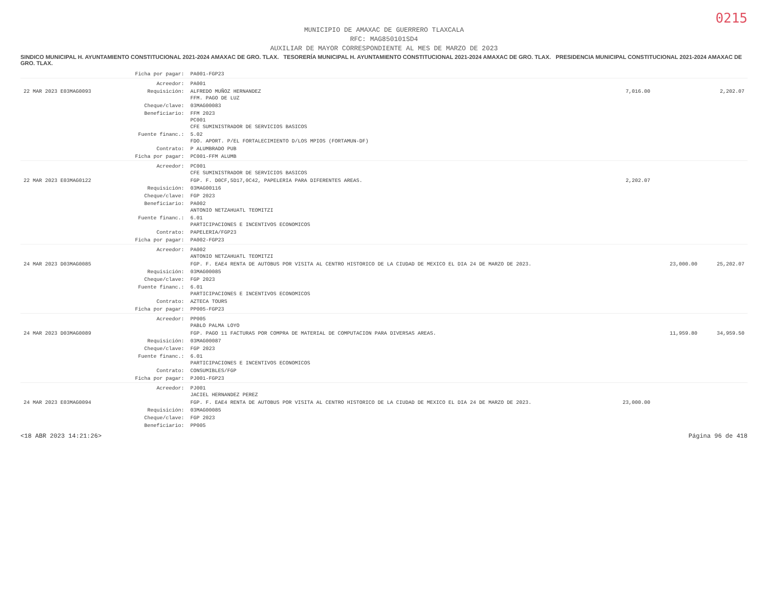0215
MUNICIPIO DE AMAXAC DE GUERRERO TLAXCALA
RFC: MAG850101SD4
AUXILIAR DE MAYOR CORRESPONDIENTE AL MES DE MARZO DE 2023
SINDICO MUNICIPAL H. AYUNTAMIENTO CONSTITUCIONAL 2021-2024 AMAXAC DE GRO. TLAX. TESORERÍA MUNICIPAL H. AYUNTAMIENTO CONSTITUCIONAL 2021-2024 AMAXAC DE GRO. TLAX. PRESIDENCIA MUNICIPAL CONSTITUCIONAL 2021-2024 AMAXAC DE GRO. TLAX.
| | Ficha por pagar: | PA001-FGP23 | | | |
| | Acreedor: | PA001 | | | |
| 22 MAR 2023 E03MAG0093 | Requisición: | ALFREDO MUÑOZ HERNANDEZ FFM. PAGO DE LUZ | 7,016.00 | | 2,202.07 |
| | Cheque/clave: | 03MAG00083 | | | |
| | Beneficiario: | FFM 2023 PC001 CFE SUMINISTRADOR DE SERVICIOS BASICOS | | | |
| | Fuente financ.: | 5.02 FDO. APORT. P/EL FORTALECIMIENTO D/LOS MPIOS (FORTAMUN-DF) | | | |
| | Contrato: | P ALUMBRADO PUB | | | |
| | Ficha por pagar: | PC001-FFM ALUMB | | | |
| | Acreedor: | PC001 CFE SUMINISTRADOR DE SERVICIOS BASICOS | | | |
| 22 MAR 2023 E03MAG0122 | | FGP. F. D0CF,5D17,0C42, PAPELERIA PARA DIFERENTES AREAS. | 2,202.07 | | |
| | Requisición: | 03MAG00116 | | | |
| | Cheque/clave: | FGP 2023 | | | |
| | Beneficiario: | PA002 ANTONIO NETZAHUATL TEOMITZI | | | |
| | Fuente financ.: | 6.01 PARTICIPACIONES E INCENTIVOS ECONOMICOS | | | |
| | Contrato: | PAPELERIA/FGP23 | | | |
| | Ficha por pagar: | PA002-FGP23 | | | |
| | Acreedor: | PA002 ANTONIO NETZAHUATL TEOMITZI | | | |
| 24 MAR 2023 D03MAG0085 | | FGP. F. EAE4 RENTA DE AUTOBUS POR VISITA AL CENTRO HISTORICO DE LA CIUDAD DE MEXICO EL DIA 24 DE MARZO DE 2023. | | 23,000.00 | 25,202.07 |
| | Requisición: | 03MAG00085 | | | |
| | Cheque/clave: | FGP 2023 | | | |
| | Fuente financ.: | 6.01 PARTICIPACIONES E INCENTIVOS ECONOMICOS | | | |
| | Contrato: | AZTECA TOURS | | | |
| | Ficha por pagar: | PP005-FGP23 | | | |
| | Acreedor: | PP005 PABLO PALMA LOYO | | | |
| 24 MAR 2023 D03MAG0089 | | FGP. PAGO 11 FACTURAS POR COMPRA DE MATERIAL DE COMPUTACION PARA DIVERSAS AREAS. | | 11,959.80 | 34,959.50 |
| | Requisición: | 03MAG00087 | | | |
| | Cheque/clave: | FGP 2023 | | | |
| | Fuente financ.: | 6.01 PARTICIPACIONES E INCENTIVOS ECONOMICOS | | | |
| | Contrato: | CONSUMIBLES/FGP | | | |
| | Ficha por pagar: | PJ001-FGP23 | | | |
| | Acreedor: | PJ001 JACIEL HERNANDEZ PEREZ | | | |
| 24 MAR 2023 E03MAG0094 | | FGP. F. EAE4 RENTA DE AUTOBUS POR VISITA AL CENTRO HISTORICO DE LA CIUDAD DE MEXICO EL DIA 24 DE MARZO DE 2023. | 23,000.00 | | |
| | Requisición: | 03MAG00085 | | | |
| | Cheque/clave: | FGP 2023 | | | |
| | Beneficiario: | PP005 | | | |
<18 ABR 2023 14:21:26> Página 96 de 418